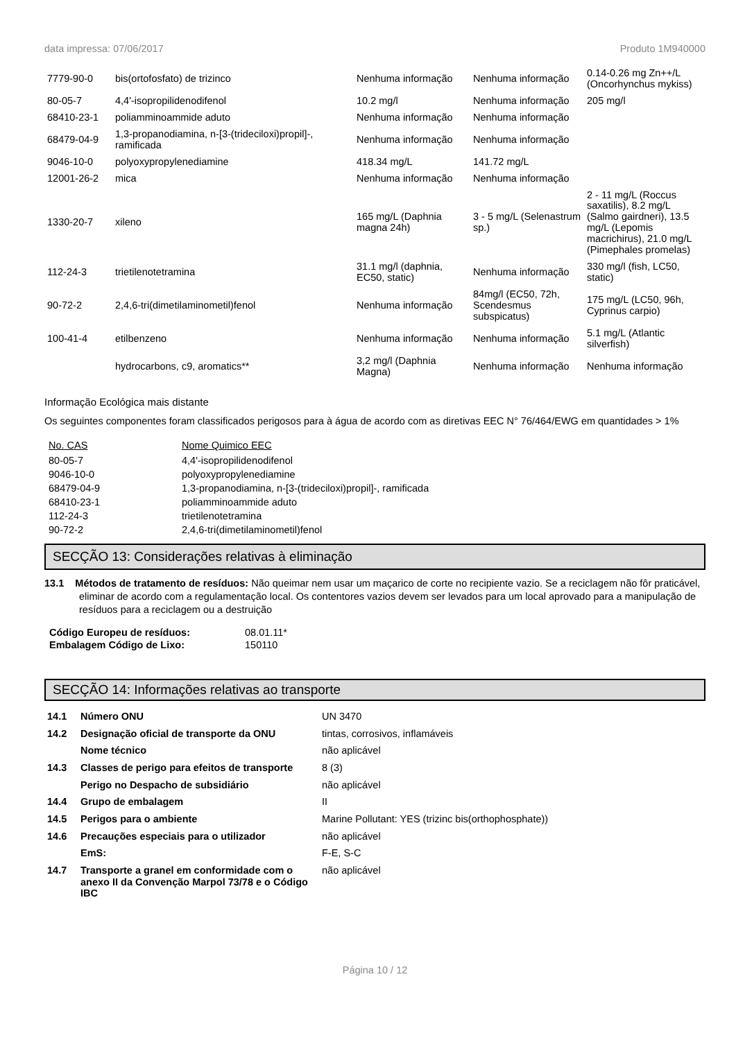data impressa: 07/06/2017 Produto 1M940000
| 7779-90-0 | bis(ortofosfato) de trizinco | Nenhuma informação | Nenhuma informação | 0.14-0.26 mg Zn++/L (Oncorhynchus mykiss) |
| 80-05-7 | 4,4'-isopropilidenodifenol | 10.2 mg/l | Nenhuma informação | 205 mg/l |
| 68410-23-1 | poliamminoammide aduto | Nenhuma informação | Nenhuma informação | |
| 68479-04-9 | 1,3-propanodiamina, n-[3-(trideciloxi)propil]-, ramificada | Nenhuma informação | Nenhuma informação | |
| 9046-10-0 | polyoxypropylenediamine | 418.34 mg/L | 141.72 mg/L | |
| 12001-26-2 | mica | Nenhuma informação | Nenhuma informação | |
| 1330-20-7 | xileno | 165 mg/L (Daphnia magna 24h) | 3 - 5 mg/L (Selenastrum sp.) | 2 - 11 mg/L (Roccus saxatilis), 8.2 mg/L (Salmo gairdneri), 13.5 mg/L (Lepomis macrichirus), 21.0 mg/L (Pimephales promelas) |
| 112-24-3 | trietilenotetramina | 31.1 mg/l (daphnia, EC50, static) | Nenhuma informação | 330 mg/l (fish, LC50, static) |
| 90-72-2 | 2,4,6-tri(dimetilaminometil)fenol | Nenhuma informação | 84mg/l (EC50, 72h, Scendesmus subspicatus) | 175 mg/L (LC50, 96h, Cyprinus carpio) |
| 100-41-4 | etilbenzeno | Nenhuma informação | Nenhuma informação | 5.1 mg/L (Atlantic silverfish) |
| | hydrocarbons, c9, aromatics** | 3,2 mg/l (Daphnia Magna) | Nenhuma informação | Nenhuma informação |
Informação Ecológica mais distante
Os seguintes componentes foram classificados perigosos para à água de acordo com as diretivas EEC N° 76/464/EWG em quantidades > 1%
| No. CAS | Nome Quimico EEC |
| --- | --- |
| 80-05-7 | 4,4'-isopropilidenodifenol |
| 9046-10-0 | polyoxypropylenediamine |
| 68479-04-9 | 1,3-propanodiamina, n-[3-(trideciloxi)propil]-, ramificada |
| 68410-23-1 | poliamminoammide aduto |
| 112-24-3 | trietilenotetramina |
| 90-72-2 | 2,4,6-tri(dimetilaminometil)fenol |
SECÇÃO 13: Considerações relativas à eliminação
13.1 Métodos de tratamento de resíduos: Não queimar nem usar um maçarico de corte no recipiente vazio. Se a reciclagem não fôr praticável, eliminar de acordo com a regulamentação local. Os contentores vazios devem ser levados para um local aprovado para a manipulação de resíduos para a reciclagem ou a destruição
| Código Europeu de resíduos: | 08.01.11* |
| Embalagem Código de Lixo: | 150110 |
SECÇÃO 14: Informações relativas ao transporte
| 14.1 | Número ONU | UN 3470 |
| 14.2 | Designação oficial de transporte da ONU | tintas, corrosivos, inflamáveis |
| | Nome técnico | não aplicável |
| 14.3 | Classes de perigo para efeitos de transporte | 8 (3) |
| | Perigo no Despacho de subsidiário | não aplicável |
| 14.4 | Grupo de embalagem | II |
| 14.5 | Perigos para o ambiente | Marine Pollutant: YES (trizinc bis(orthophosphate)) |
| 14.6 | Precauções especiais para o utilizador | não aplicável |
| | EmS: | F-E, S-C |
| 14.7 | Transporte a granel em conformidade com o anexo II da Convenção Marpol 73/78 e o Código IBC | não aplicável |
Página 10 / 12